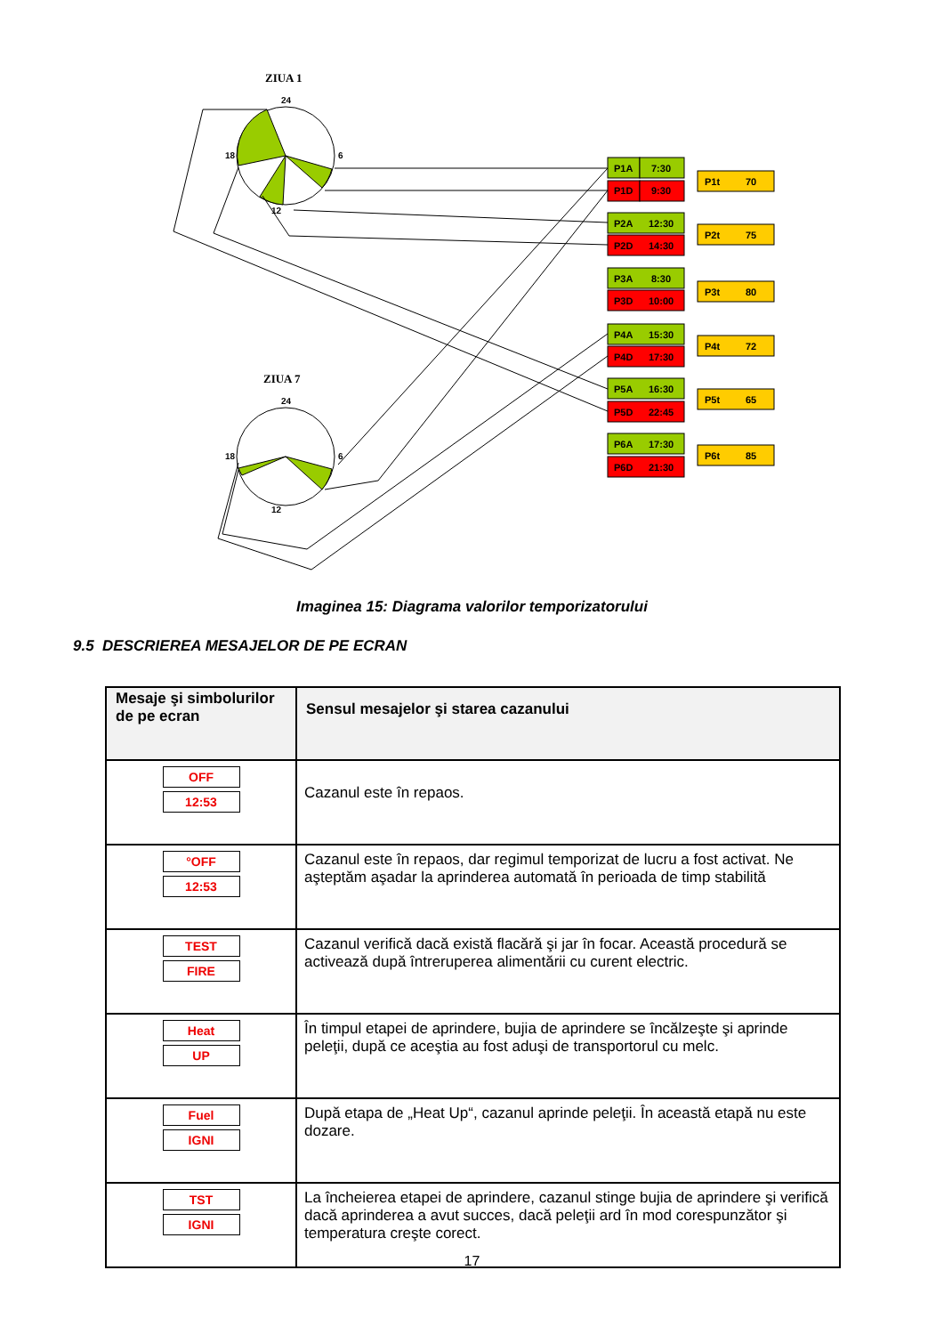ZIUA 1
ZIUA 7
24
18
6
12
24
18
6
12
P1A
7:30
P1D
9:30
P2A
12:30
P2D
14:30
P3A
8:30
P3D
10:00
P4A
15:30
P4D
17:30
P5A
16:30
P5D
22:45
P6A
17:30
P6D
21:30
P1t
70
P2t
75
P3t
80
P4t
72
P5t
65
P6t
85
Imaginea 15: Diagrama valorilor temporizatorului
9.5 DESCRIEREA MESAJELOR DE PE ECRAN
| Mesaje şi simbolurilor de pe ecran | Sensul mesajelor şi starea cazanului |
| --- | --- |
| OFF 12:53 | Cazanul este în repaos. |
| °OFF 12:53 | Cazanul este în repaos, dar regimul temporizat de lucru a fost activat. Ne aşteptăm aşadar la aprinderea automată în perioada de timp stabilită |
| TEST FIRE | Cazanul verifică dacă există flacără şi jar în focar. Această procedură se activează după întreruperea alimentării cu curent electric. |
| Heat UP | În timpul etapei de aprindere, bujia de aprindere se încălzeşte şi aprinde peleţii, după ce aceştia au fost aduşi de transportorul cu melc. |
| Fuel IGNI | După etapa de „Heat Up“, cazanul aprinde peleţii. În această etapă nu este dozare. |
| TST IGNI | La încheierea etapei de aprindere, cazanul stinge bujia de aprindere şi verifică dacă aprinderea a avut succes, dacă peleţii ard în mod corespunzător şi temperatura creşte corect. |
17